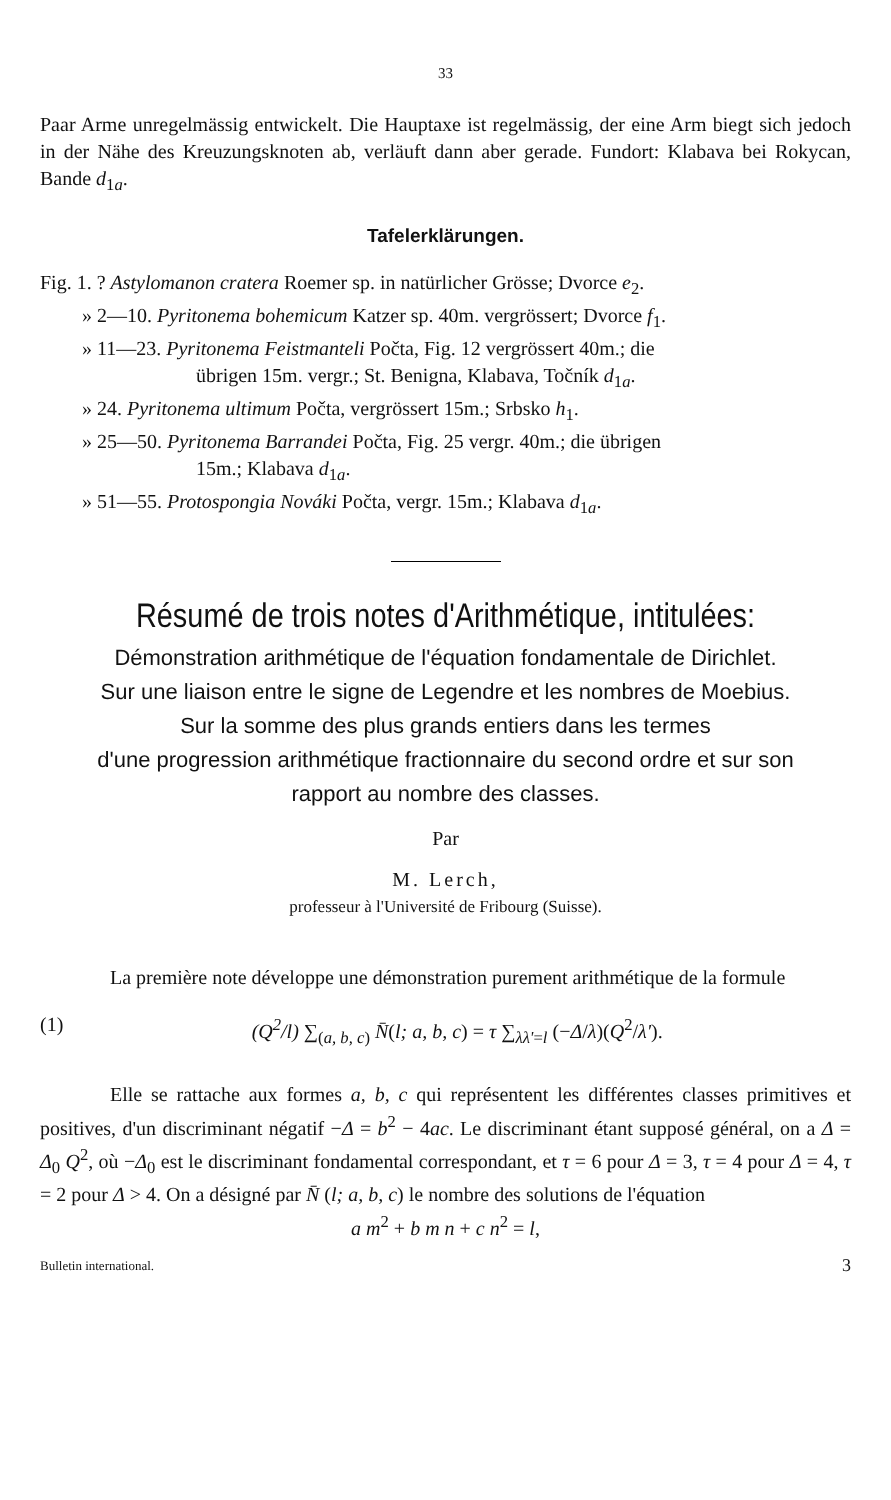33
Paar Arme unregelmässig entwickelt. Die Hauptaxe ist regelmässig, der eine Arm biegt sich jedoch in der Nähe des Kreuzungsknoten ab, verläuft dann aber gerade. Fundort: Klabava bei Rokycan, Bande d<sub>1a</sub>.
Tafelerklärungen.
Fig. 1. ? Astylomanon cratera Roemer sp. in natürlicher Grösse; Dvorce e<sub>2</sub>.
» 2—10. Pyritonema bohemicum Katzer sp. 40m. vergrössert; Dvorce f<sub>1</sub>.
» 11—23. Pyritonema Feistmanteli Počta, Fig. 12 vergrössert 40m.; die
übrigen 15m. vergr.; St. Benigna, Klabava, Točník d<sub>1a</sub>.
» 24. Pyritonema ultimum Počta, vergrössert 15m.; Srbsko h<sub>1</sub>.
» 25—50. Pyritonema Barrandei Počta, Fig. 25 vergr. 40m.; die übrigen
15m.; Klabava d<sub>1a</sub>.
» 51—55. Protospongia Nováki Počta, vergr. 15m.; Klabava d<sub>1a</sub>.
Résumé de trois notes d'Arithmétique, intitulées:
Démonstration arithmétique de l'équation fondamentale de Dirichlet.
Sur une liaison entre le signe de Legendre et les nombres de Moebius.
Sur la somme des plus grands entiers dans les termes
d'une progression arithmétique fractionnaire du second ordre et sur son
rapport au nombre des classes.
Par
M. Lerch,
professeur à l'Université de Fribourg (Suisse).
La première note développe une démonstration purement arithmétique de la formule
(1) (Q<sup>2</sup>/l) ∑<sub>(a, b, c)</sub> N̄(l; a, b, c) = τ ∑<sub>λλ'=l</sub> (−Δ/λ)(Q<sup>2</sup>/λ').
Elle se rattache aux formes a, b, c qui représentent les différentes classes primitives et positives, d'un discriminant négatif −Δ = b<sup>2</sup> − 4ac. Le discriminant étant supposé général, on a Δ = Δ<sub>0</sub> Q<sup>2</sup>, où −Δ<sub>0</sub> est le discriminant fondamental correspondant, et τ = 6 pour Δ = 3, τ = 4 pour Δ = 4, τ = 2 pour Δ > 4. On a désigné par N̄ (l; a, b, c) le nombre des solutions de l'équation
a m<sup>2</sup> + b m n + c n<sup>2</sup> = l,
Bulletin international. 3